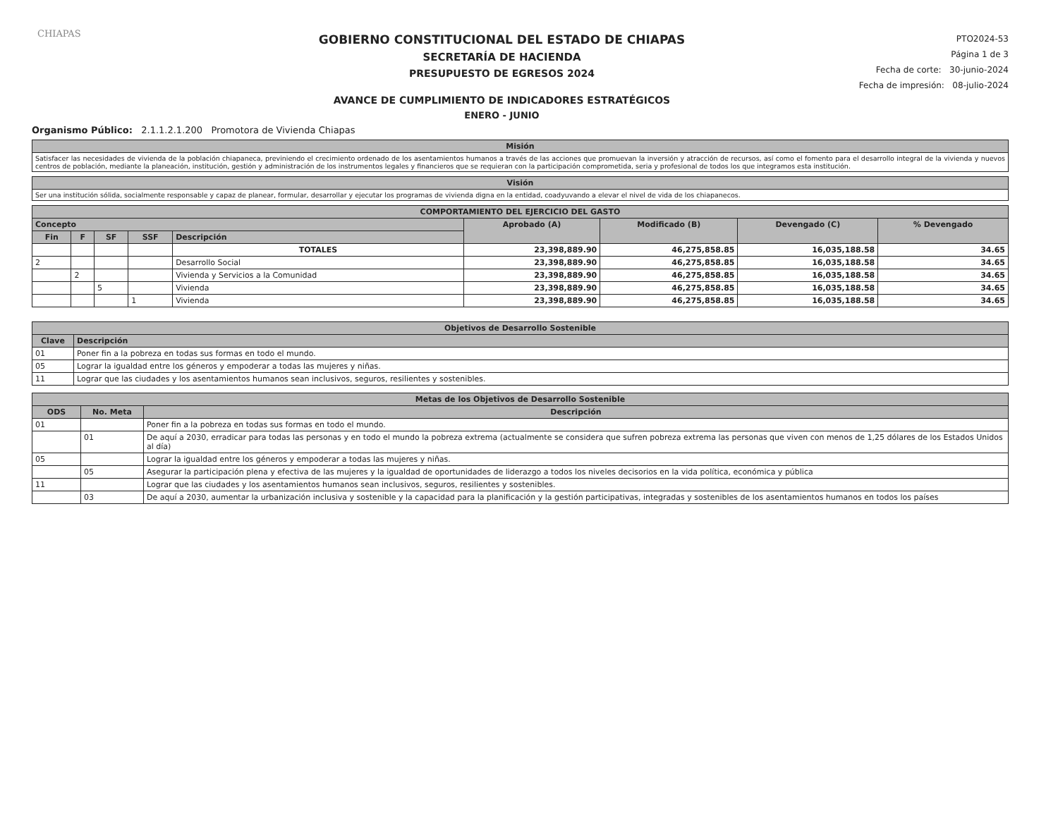CHIAPAS
GOBIERNO CONSTITUCIONAL DEL ESTADO DE CHIAPAS
SECRETARÍA DE HACIENDA
PRESUPUESTO DE EGRESOS 2024
AVANCE DE CUMPLIMIENTO DE INDICADORES ESTRATÉGICOS
ENERO - JUNIO
PTO2024-53
Página 1 de 3
Fecha de corte: 30-junio-2024
Fecha de impresión: 08-julio-2024
Organismo Público: 2.1.1.2.1.200 Promotora de Vivienda Chiapas
| Misión |
| Satisfacer las necesidades de vivienda de la población chiapaneca, previniendo el crecimiento ordenado de los asentamientos humanos a través de las acciones que promuevan la inversión y atracción de recursos, así como el fomento para el desarrollo integral de la vivienda y nuevos centros de población, mediante la planeación, institución, gestión y administración de los instrumentos legales y financieros que se requieran con la participación comprometida, seria y profesional de todos los que integramos esta institución. |
| Visión |
| Ser una institución sólida, socialmente responsable y capaz de planear, formular, desarrollar y ejecutar los programas de vivienda digna en la entidad, coadyuvando a elevar el nivel de vida de los chiapanecos. |
| COMPORTAMIENTO DEL EJERCICIO DEL GASTO | | | | | | | | |
| --- | --- | --- | --- | --- | --- | --- | --- | --- |
| Concepto | | | | | Aprobado (A) | Modificado (B) | Devengado (C) | % Devengado |
| Fin | F | SF | SSF | Descripción | | | | |
| | | | | TOTALES | 23,398,889.90 | 46,275,858.85 | 16,035,188.58 | 34.65 |
| 2 | | | | Desarrollo Social | 23,398,889.90 | 46,275,858.85 | 16,035,188.58 | 34.65 |
| | 2 | | | Vivienda y Servicios a la Comunidad | 23,398,889.90 | 46,275,858.85 | 16,035,188.58 | 34.65 |
| | | 5 | | Vivienda | 23,398,889.90 | 46,275,858.85 | 16,035,188.58 | 34.65 |
| | | | 1 | Vivienda | 23,398,889.90 | 46,275,858.85 | 16,035,188.58 | 34.65 |
| Objetivos de Desarrollo Sostenible | |
| --- | --- |
| Clave | Descripción |
| 01 | Poner fin a la pobreza en todas sus formas en todo el mundo. |
| 05 | Lograr la igualdad entre los géneros y empoderar a todas las mujeres y niñas. |
| 11 | Lograr que las ciudades y los asentamientos humanos sean inclusivos, seguros, resilientes y sostenibles. |
| Metas de los Objetivos de Desarrollo Sostenible | | |
| --- | --- | --- |
| ODS | No. Meta | Descripción |
| 01 | | Poner fin a la pobreza en todas sus formas en todo el mundo. |
| | 01 | De aquí a 2030, erradicar para todas las personas y en todo el mundo la pobreza extrema (actualmente se considera que sufren pobreza extrema las personas que viven con menos de 1,25 dólares de los Estados Unidos al día) |
| 05 | | Lograr la igualdad entre los géneros y empoderar a todas las mujeres y niñas. |
| | 05 | Asegurar la participación plena y efectiva de las mujeres y la igualdad de oportunidades de liderazgo a todos los niveles decisorios en la vida política, económica y pública |
| 11 | | Lograr que las ciudades y los asentamientos humanos sean inclusivos, seguros, resilientes y sostenibles. |
| | 03 | De aquí a 2030, aumentar la urbanización inclusiva y sostenible y la capacidad para la planificación y la gestión participativas, integradas y sostenibles de los asentamientos humanos en todos los países |